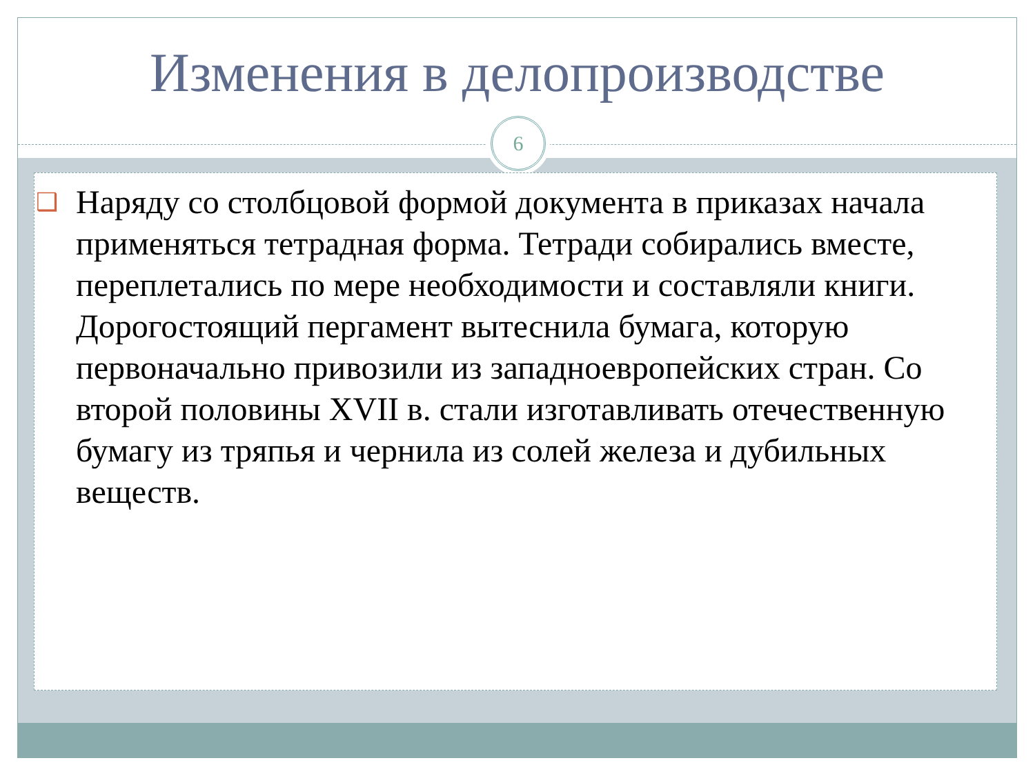Изменения в делопроизводстве
6
❑ Наряду со столбцовой формой документа в приказах начала применяться тетрадная форма. Тетради собирались вместе, переплетались по мере необходимости и составляли книги. Дорогостоящий пергамент вытеснила бумага, которую первоначально привозили из западноевропейских стран. Со второй половины XVII в. стали изготавливать отечественную бумагу из тряпья и чернила из солей железа и дубильных веществ.